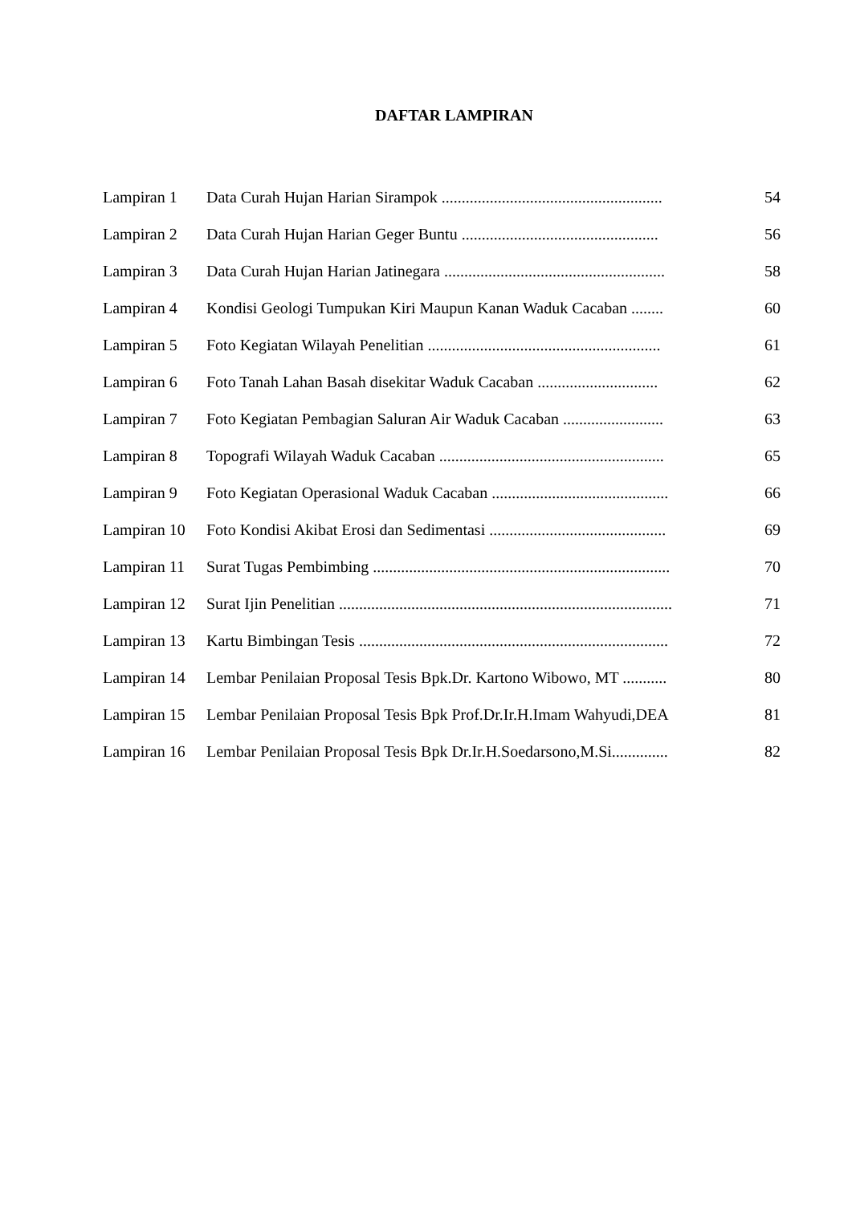DAFTAR LAMPIRAN
| Lampiran 1 | Data Curah Hujan Harian Sirampok ....................................................... | 54 |
| Lampiran 2 | Data Curah Hujan Harian Geger Buntu ................................................. | 56 |
| Lampiran 3 | Data Curah Hujan Harian Jatinegara ....................................................... | 58 |
| Lampiran 4 | Kondisi Geologi Tumpukan Kiri Maupun Kanan Waduk Cacaban ........ | 60 |
| Lampiran 5 | Foto Kegiatan Wilayah Penelitian .......................................................... | 61 |
| Lampiran 6 | Foto Tanah Lahan Basah disekitar Waduk Cacaban .............................. | 62 |
| Lampiran 7 | Foto Kegiatan Pembagian Saluran Air Waduk Cacaban ......................... | 63 |
| Lampiran 8 | Topografi Wilayah Waduk Cacaban ........................................................ | 65 |
| Lampiran 9 | Foto Kegiatan Operasional Waduk Cacaban ............................................ | 66 |
| Lampiran 10 | Foto Kondisi Akibat Erosi dan Sedimentasi ............................................ | 69 |
| Lampiran 11 | Surat Tugas Pembimbing .......................................................................... | 70 |
| Lampiran 12 | Surat Ijin Penelitian ................................................................................... | 71 |
| Lampiran 13 | Kartu Bimbingan Tesis ............................................................................. | 72 |
| Lampiran 14 | Lembar Penilaian Proposal Tesis Bpk.Dr. Kartono Wibowo, MT ........... | 80 |
| Lampiran 15 | Lembar Penilaian Proposal Tesis Bpk Prof.Dr.Ir.H.Imam Wahyudi,DEA | 81 |
| Lampiran 16 | Lembar Penilaian Proposal Tesis Bpk Dr.Ir.H.Soedarsono,M.Si.............. | 82 |